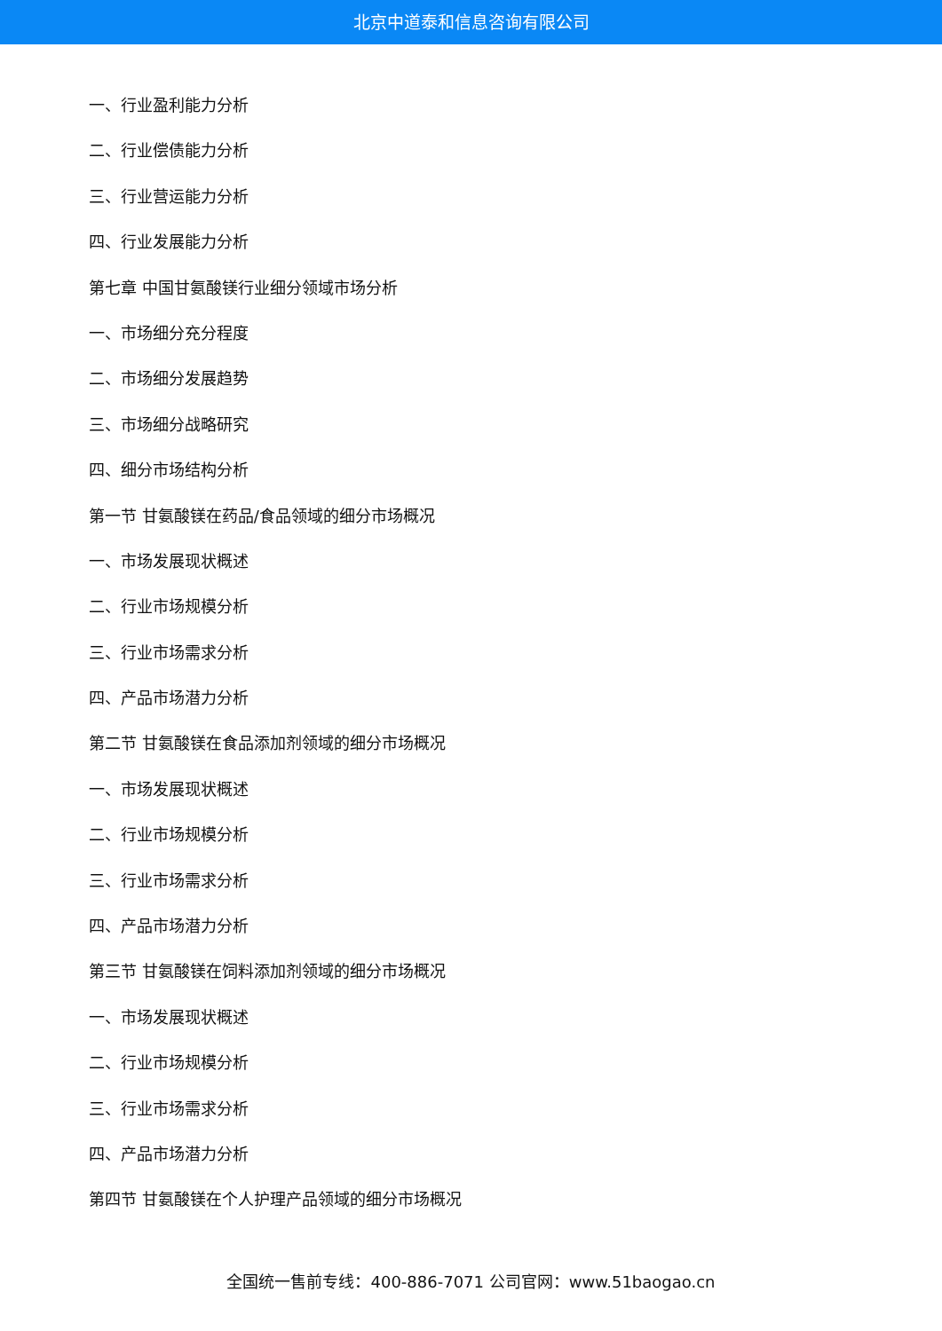北京中道泰和信息咨询有限公司
一、行业盈利能力分析
二、行业偿债能力分析
三、行业营运能力分析
四、行业发展能力分析
第七章 中国甘氨酸镁行业细分领域市场分析
一、市场细分充分程度
二、市场细分发展趋势
三、市场细分战略研究
四、细分市场结构分析
第一节 甘氨酸镁在药品/食品领域的细分市场概况
一、市场发展现状概述
二、行业市场规模分析
三、行业市场需求分析
四、产品市场潜力分析
第二节 甘氨酸镁在食品添加剂领域的细分市场概况
一、市场发展现状概述
二、行业市场规模分析
三、行业市场需求分析
四、产品市场潜力分析
第三节 甘氨酸镁在饲料添加剂领域的细分市场概况
一、市场发展现状概述
二、行业市场规模分析
三、行业市场需求分析
四、产品市场潜力分析
第四节 甘氨酸镁在个人护理产品领域的细分市场概况
全国统一售前专线：400-886-7071 公司官网：www.51baogao.cn